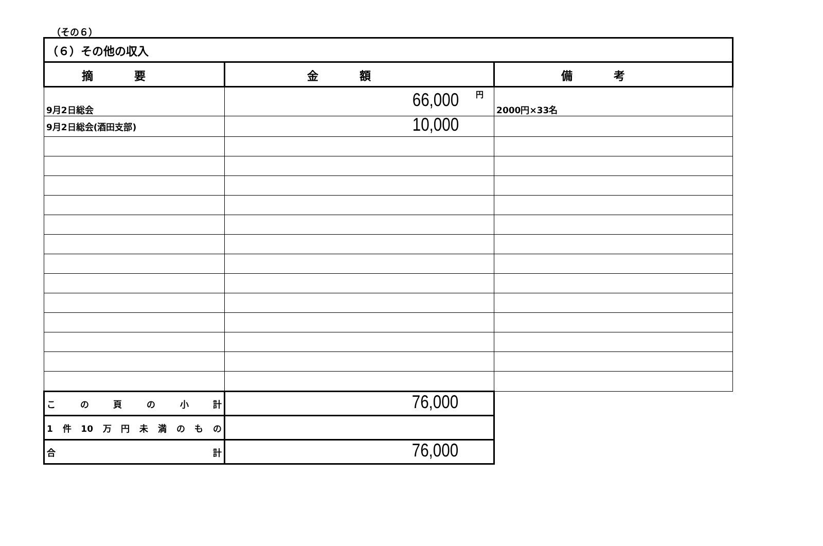（その６）
| （６）その他の収入 | | |
| 摘要 | 金額 | 備考 |
| 9月2日総会 | 円 66,000 | 2000円×33名 |
| 9月2日総会(酒田支部) | 10,000 | |
| この頁の小計 | 76,000 | |
| 1件10万円未満のもの | | |
| 合 計 | 76,000 | |